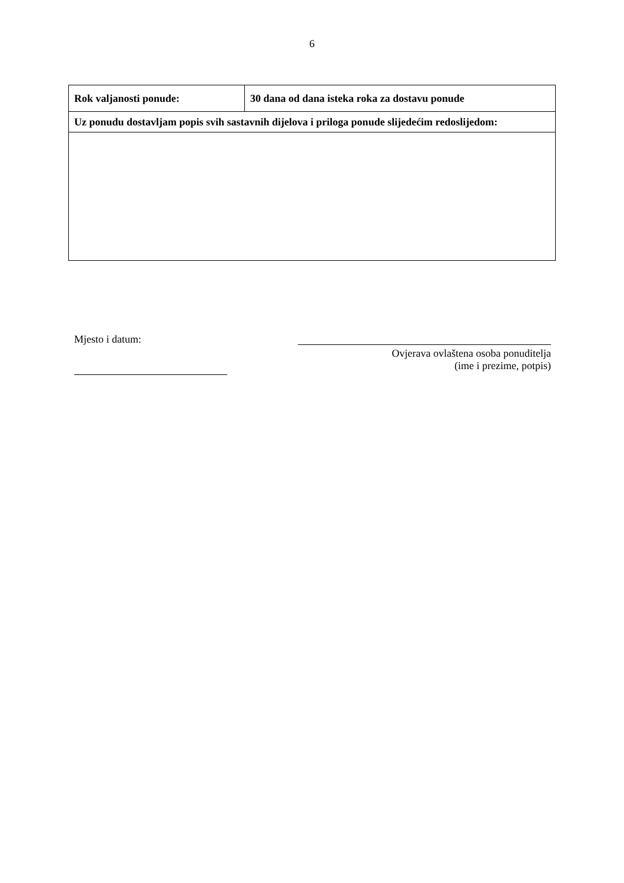6
| Rok valjanosti ponude: | 30 dana od dana isteka roka za dostavu ponude |
| Uz ponudu dostavljam popis svih sastavnih dijelova i priloga ponude slijedećim redoslijedom: | |
Mjesto i datum:
Ovjerava ovlaštena osoba ponuditelja
(ime i prezime, potpis)